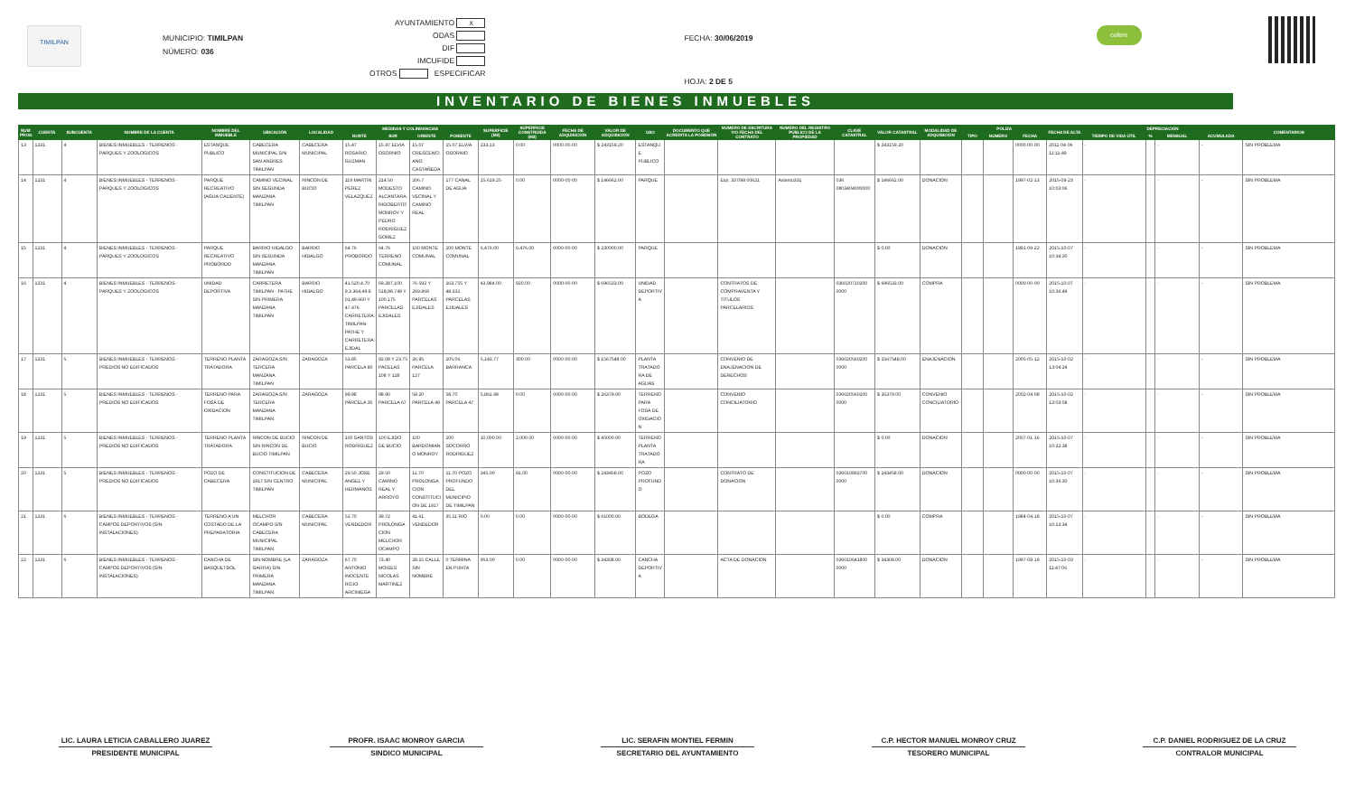TIMILPAN
MUNICIPIO: TIMILPAN
NÚMERO: 036
AYUNTAMIENTO X
ODAS
DIF
IMCUFIDE
OTROS ESPECIFICAR
FECHA: 30/06/2019
HOJA: 2 DE 5
osfem
INVENTARIO DE BIENES INMUEBLES
| NUM PROG | CUENTA | SUBCUENTA | NOMBRE DE LA CUENTA | NOMBRE DEL INMUEBLE | UBICACIÓN | LOCALIDAD | MEDIDAS Y COLINDANCIAS | | | | SUPERFICIE (M2) | SUPERFICIE CONSTRUIDA (M2) | FECHA DE ADQUISICIÓN | VALOR DE ADQUISICIÓN | USO | DOCUMENTO QUE ACREDITA LA POSESIÓN | NUMERO DE ESCRITURA Y/O FECHA DEL CONTRATO | NUMERO DEL REGISTRO PUBLICO DE LA PROPIEDAD | CLAVE CATASTRAL | VALOR CATASTRAL | MODALIDAD DE ADQUISICIÓN | PÓLIZA | | | FECHA DE ALTA | DEPRECIACIÓN | | | | COMENTARIOS |
| --- | --- | --- | --- | --- | --- | --- | --- | --- | --- | --- | --- | --- | --- | --- | --- | --- | --- | --- | --- | --- | --- | --- | --- | --- | --- | --- | --- | --- | --- | --- |
| | | | | | | | NORTE | SUR | ORIENTE | PONIENTE | | | | | | | | | | | | TIPO | NUMERO | FECHA | | TIEMPO DE VIDA ÚTIL | % | MENSUAL | ACUMULADA | |
| 13 | 1231 | 4 | BIENES INMUEBLES - TERRENOS - PARQUES Y ZOOLOGICOS | ESTANQUE PUBLICO | CABECERA MUNICIPAL S/N SAN ANDRES TIMILPAN | CABECERA MUNICIPAL | 15.47 ROSARIO GUZMAN | 15.47 ELVIA OSORNIO | 15.07 CRESCENCIANO CASTAÑEDA | 15.07 ELVIA OSORNIO | 233.13 | 0.00 | 0000-00-00 | $ 243159.20 | ESTANQUE PUBLICO | | | | | $ 243159.20 | | | | 0000-00-00 | 2011-04-06 11:11:49 | - | | - | - | SIN PROBLEMA |
| 14 | 1231 | 4 | BIENES INMUEBLES - TERRENOS - PARQUES Y ZOOLOGICOS | PARQUE RECREATIVO (AGUA CALIENTE) | CAMINO VECINAL S/N SEGUNDA MANZANA TIMILPAN | RINCON DE BUCIO | 119 MARTIN PEREZ VELAZQUEZ | 214.50 MODESTO ALCANTARA. RIGOBERTO MONROY Y PEDRO RODRIGUEZ GOMEZ | 206.7 CAMINO VECINAL Y CAMINO REAL | 177 CANAL DE AGUA | 15,619.25 | 0.00 | 0000-00-00 | $ 146662.00 | PARQUE | | Exp. 337/98 00621 | Asiento331 | 036 0803404000000 | $ 146662.00 | DONACION | | | 1997-02-13 | 2015-09-23 10:03:06 | - | | - | - | SIN PROBLEMA |
| 15 | 1231 | 4 | BIENES INMUEBLES - TERRENOS - PARQUES Y ZOOLOGICOS | PARQUE RECREATIVO PROBORDO | BARRIO HIDALGO S/N SEGUNDA MANZANA TIMILPAN | BARRIO HIDALGO | 64.76 PROBORDO | 64.76 TERRENO COMUNAL | 100 MONTE COMUNAL | 100 MONTE COMUNAL | 6,476.00 | 6,476.00 | 0000-00-00 | $ 230000.00 | PARQUE | | | | | $ 0.00 | DONACION | | | 1991-09-22 | 2015-10-07 10:34:30 | - | | - | - | SIN PROBLEMA |
| 16 | 1231 | 4 | BIENES INMUEBLES - TERRENOS - PARQUES Y ZOOLOGICOS | UNIDAD DEPORTIVA | CARRETERA TIMILPAN - PATHE S/N PRIMERA MANZANA TIMILPAN | BARRIO HIDALGO | 41.520,4.70 9,3.364,49.8 01,49.660 Y 47.476 CARRETERA TIMILPAN-PATHE Y CARRETERA EJIDAL | 69.287,100. 518,98.749 Y 100.175 PARCELAS EJIDALES | 76.592 Y 269.869 PARCELAS EJIDALES | 163.755 Y 48.331 PARCELAS EJIDALES | 43,984.00 | 920.00 | 0000-00-00 | $ 696533.00 | UNIDAD DEPORTIVA | | CONTRATOS DE COMPRAVENTA Y TITULOS PARCELARIOS | | 036020710200 0000 | $ 696533.00 | COMPRA | | | 0000-00-00 | 2015-10-07 10:36:49 | - | | - | - | SIN PROBLEMA |
| 17 | 1231 | 5 | BIENES INMUEBLES - TERRENOS - PREDIOS NO EDIFICADOS | TERRENO PLANTA TRATADORA | ZARAGOZA S/N TERCERA MANZANA TIMILPAN | ZARAGOZA | 53.85 PARCELA 80 | 92.08 Y 23.75 PACELAS 108 Y 128 | 26.95 PARCELA 127 | 105.06 BARRANCA | 5,143.77 | 300.00 | 0000-00-00 | $ 1567548.00 | PLANTA TRATADORA DE AGUAS | | CONVENIO DE ENAJENACION DE DERECHOS | | 036020560200 0000 | $ 1567548.00 | ENAJENACION | | | 2005-05-12 | 2015-10-02 13:04:24 | - | | - | - | SIN PROBLEMA |
| 18 | 1231 | 5 | BIENES INMUEBLES - TERRENOS - PREDIOS NO EDIFICADOS | TERRENO PARA FOSA DE OXIDACION | ZARAGOZA S/N TERCERA MANZANA TIMILPAN | ZARAGOZA | 99.98 PARCELA 35 | 98.90 PARCELA 67 | 59.20 PARCELA 49 | 58.70 PARCELA 47 | 5,861.98 | 0.00 | 0000-00-00 | $ 26379.00 | TERRENO PARA FOSA DE OXIDACION | | CONVENIO CONCILIATORIO | | 036020560200 0000 | $ 26379.00 | CONVENIO CONCILIATORIO | | | 2002-04-08 | 2015-10-02 13:03:58 | - | | - | - | SIN PROBLEMA |
| 19 | 1231 | 5 | BIENES INMUEBLES - TERRENOS - PREDIOS NO EDIFICADOS | TERRENO PLANTA TRATADORA | RINCON DE BUCIO S/N RINCON DE BUCIO TIMILPAN | RINCON DE BUCIO | 100 SANTOS RODRIGUEZ | 100 EJIDO DE BUCIO | 100 BARDOMIANO MONROY | 100 SOCORRO RODRIGUEZ | 10,000.00 | 2,000.00 | 0000-00-00 | $ 45000.00 | TERRENO PLANTA TRATADORA | | | | | $ 0.00 | DONACION | | | 2007-01-16 | 2015-10-07 10:32:38 | - | | - | - | SIN PROBLEMA |
| 20 | 1231 | 5 | BIENES INMUEBLES - TERRENOS - PREDIOS NO EDIFICADOS | POZO DE CABECERA | CONSTITUCION DE 1917 S/N CENTRO TIMILPAN | CABECERA MUNICIPAL | 29.50 JOSE ANGEL Y HERMANOS | 29.50 CAMINO REAL Y ARROYO | 11.70 PROLONGACION CONSTITUCION DE 1917 | 11.70 POZO PROFUNDO DEL MUNICIPIO DE TIMILPAN | 345.00 | 91.00 | 0000-00-00 | $ 243458.00 | POZO PROFUNDO | | CONTRATO DE DONACION | | 036010892700 0000 | $ 243458.00 | DONACION | | | 0000-00-00 | 2015-10-07 10:36:30 | - | | - | - | SIN PROBLEMA |
| 21 | 1231 | 6 | BIENES INMUEBLES - TERRENOS - CAMPOS DEPORTIVOS (SIN INSTALACIONES) | TERRENO A UN COSTADO DE LA PREPARATORIA | MELCHOR OCAMPO S/N CABECERA MUNICIPAL TIMILPAN | CABECERA MUNICIPAL | 52.70 VENDEDOR | 39.72 PROLONGACION MELCHOR OCAMPO | 41.61 VENDEDOR | 35.11 RIO | 0.00 | 0.00 | 0000-00-00 | $ 61000.00 | BODEGA | | | | | $ 0.00 | COMPRA | | | 1984-04-18 | 2015-10-07 10:13:34 | - | | - | - | SIN PROBLEMA |
| 22 | 1231 | 6 | BIENES INMUEBLES - TERRENOS - CAMPOS DEPORTIVOS (SIN INSTALACIONES) | CANCHA DE BASQUETBOL | SIN NOMBRE (LA GARITA) S/N PRIMERA MANZANA TIMILPAN | ZARAGOZA | 67.70 ANTONIO INOCENTE ROJO ARCINIEGA | 73.40 MOISES NICOLAS MARTINEZ | 28.15 CALLE SIN NOMBRE | 0 TERMINA EN PUNTA | 953.00 | 0.00 | 0000-00-00 | $ 34308.00 | CANCHA DEPORTIVA | | ACTA DE DONACION | | 036010641800 0000 | $ 34308.00 | DONACION | | | 1997-08-19 | 2015-10-03 11:47:06 | - | | - | - | SIN PROBLEMA |
LIC. LAURA LETICIA CABALLERO JUAREZ
PRESIDENTE MUNICIPAL
PROFR. ISAAC MONROY GARCIA
SINDICO MUNICIPAL
LIC. SERAFIN MONTIEL FERMIN
SECRETARIO DEL AYUNTAMIENTO
C.P. HECTOR MANUEL MONROY CRUZ
TESORERO MUNICIPAL
C.P. DANIEL RODRIGUEZ DE LA CRUZ
CONTRALOR MUNICIPAL